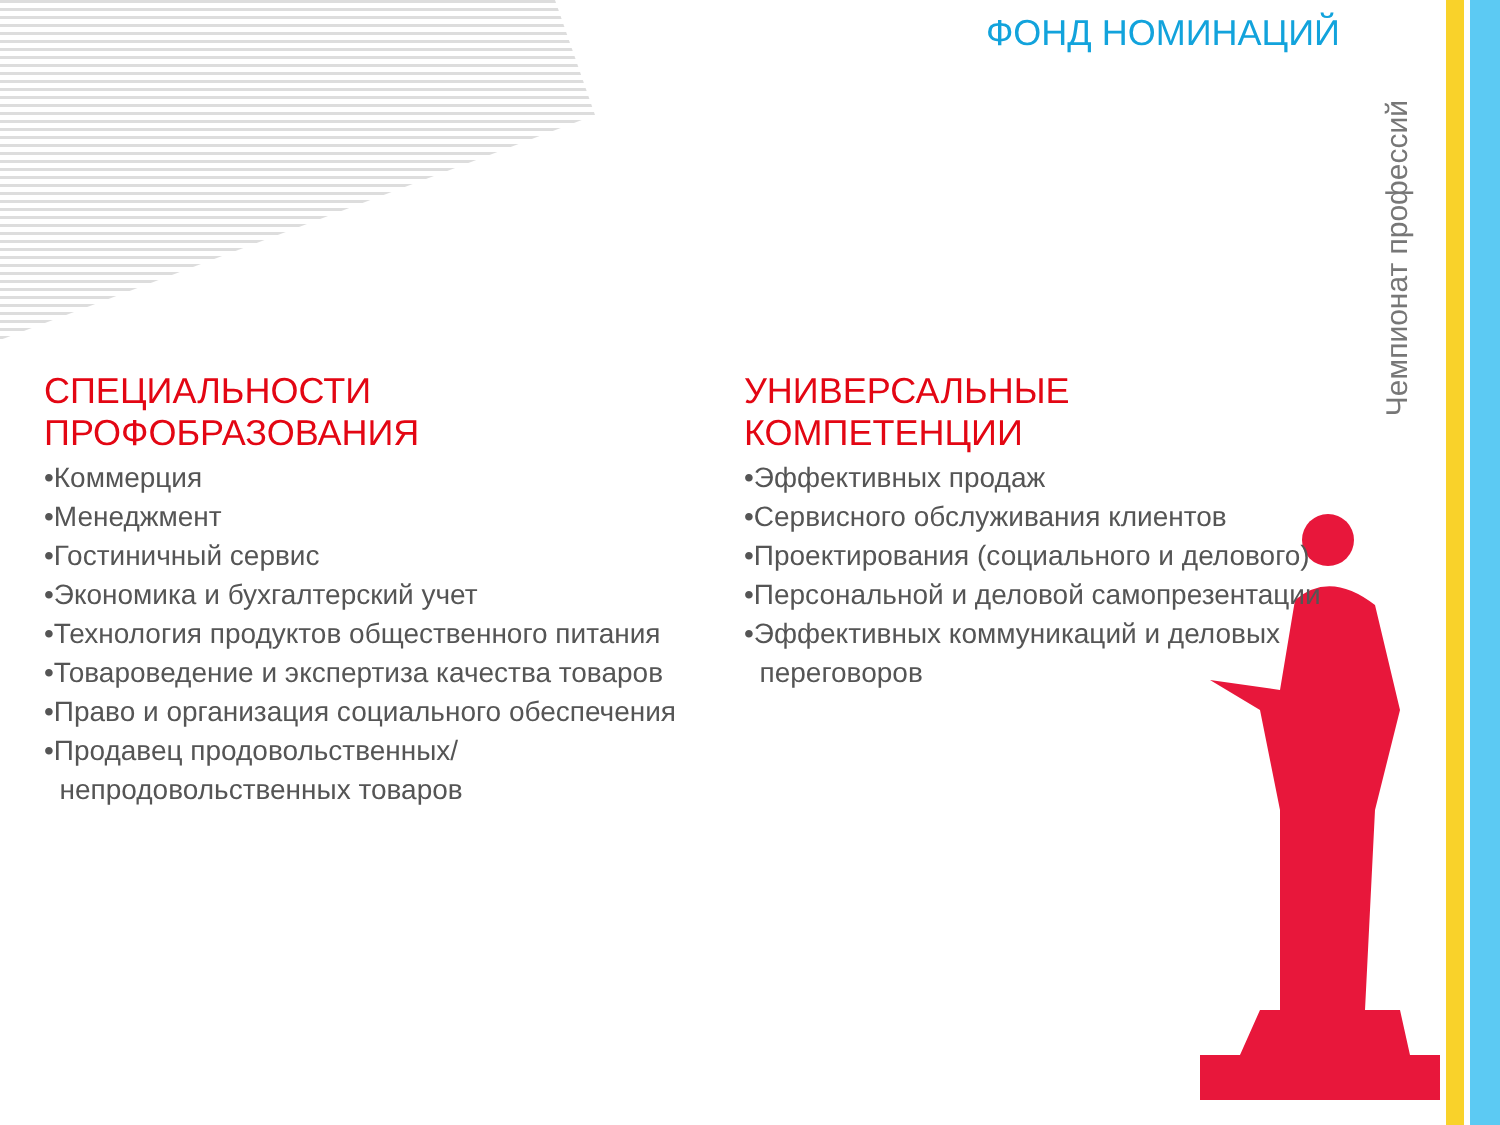ФОНД НОМИНАЦИЙ
Чемпионат профессий
СПЕЦИАЛЬНОСТИ ПРОФОБРАЗОВАНИЯ
•Коммерция
•Менеджмент
•Гостиничный сервис
•Экономика и бухгалтерский учет
•Технология продуктов общественного питания
•Товароведение и экспертиза качества товаров
•Право и организация социального обеспечения
•Продавец продовольственных/
непродовольственных товаров
УНИВЕРСАЛЬНЫЕ КОМПЕТЕНЦИИ
•Эффективных продаж
•Сервисного обслуживания клиентов
•Проектирования (социального и делового)
•Персональной и деловой самопрезентации
•Эффективных коммуникаций и деловых
переговоров